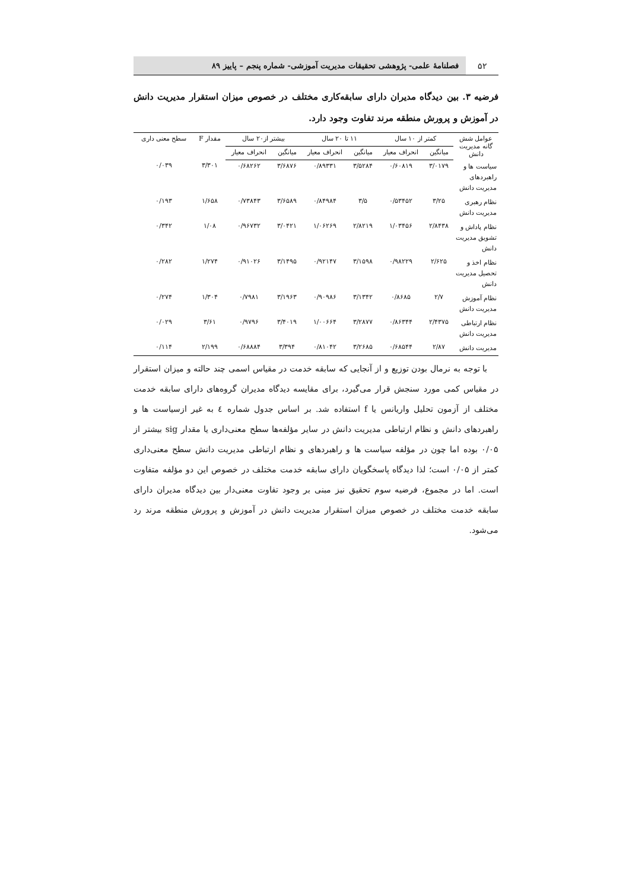۵۲
فصلنامهٔ علمی- پژوهشی تحقیقات مدیریت آموزشی- شماره پنجم – پاییز ۸۹
فرضیه ۳. بین دیدگاه مدیران دارای سابقه‌کاری مختلف در خصوص میزان استقرار مدیریت دانش در آموزش و پرورش منطقه مرند تفاوت وجود دارد.
| عوامل شش گانه مدیریت دانش | کمتر از ۱۰ سال | | ۱۱ تا ۲۰ سال | | بیشتر از۲۰ سال | | مقدار F | سطح معنی داری |
| --- | --- | --- | --- | --- | --- | --- | --- | --- |
| | میانگین | انحراف معیار | میانگین | انحراف معیار | میانگین | انحراف معیار | | |
| سیاست ها و راهبردهای مدیریت دانش | ۳/۰۱۷۹ | ۰/۶۰۸۱۹ | ۳/۵۲۸۴ | ۰/۸۹۳۳۱ | ۳/۶۸۷۶ | ۰/۶۸۲۶۲ | ۳/۳۰۱ | ۰/۰۳۹ |
| نظام رهبری مدیریت دانش | ۳/۲۵ | ۰/۵۳۴۵۲ | ۳/۵ | ۰/۸۴۹۸۴ | ۳/۶۵۸۹ | ۰/۷۳۸۴۳ | ۱/۶۵۸ | ۰/۱۹۳ |
| نظام پاداش و تشویق مدیریت دانش | ۲/۸۴۳۸ | ۱/۰۳۴۵۶ | ۲/۸۲۱۹ | ۱/۰۶۲۶۹ | ۳/۰۴۲۱ | ۰/۹۶۷۳۲ | ۱/۰۸ | ۰/۳۴۲ |
| نظام اخذ و تحصیل مدیریت دانش | ۲/۶۲۵ | ۰/۹۸۲۲۹ | ۳/۱۵۹۸ | ۰/۹۲۱۴۷ | ۳/۱۴۹۵ | ۰/۹۱۰۲۶ | ۱/۲۷۴ | ۰/۲۸۲ |
| نظام آموزش مدیریت دانش | ۲/۷ | ۰/۸۶۸۵ | ۳/۱۳۴۲ | ۰/۹۰۹۸۶ | ۳/۱۹۶۳ | ۰/۷۹۸۱ | ۱/۳۰۴ | ۰/۲۷۴ |
| نظام ارتباطی مدیریت دانش | ۲/۴۳۷۵ | ۰/۸۶۳۴۴ | ۳/۲۸۷۷ | ۱/۰۰۶۶۴ | ۳/۴۰۱۹ | ۰/۹۷۹۶ | ۳/۶۱ | ۰/۰۲۹ |
| مدیریت دانش | ۲/۸۷ | ۰/۶۸۵۴۴ | ۳/۲۶۸۵ | ۰/۸۱۰۴۲ | ۳/۳۹۴ | ۰/۶۸۸۸۴ | ۲/۱۹۹ | ۰/۱۱۴ |
با توجه به نرمال بودن توزیع و از آنجایی که سابقه خدمت در مقیاس اسمی چند حالته و میزان استقرار در مقیاس کمی مورد سنجش قرار می‌گیرد، برای مقایسه دیدگاه مدیران گروه‌های دارای سابقه خدمت مختلف از آزمون تحلیل واریانس یا f استفاده شد. بر اساس جدول شماره ٤ به غیر ازسیاست ها و راهبردهای دانش و نظام ارتباطی مدیریت دانش در سایر مؤلفه‌ها سطح معنی‌داری یا مقدار sig بیشتر از ۰/۰۵ بوده اما چون در مؤلفه سیاست ها و راهبردهای و نظام ارتباطی مدیریت دانش سطح معنی‌داری کمتر از ۰/۰۵ است؛ لذا دیدگاه پاسخگویان دارای سابقه خدمت مختلف در خصوص این دو مؤلفه متفاوت است. اما در مجموع، فرضیه سوم تحقیق نیز مبنی بر وجود تفاوت معنی‌دار بین دیدگاه مدیران دارای سابقه خدمت مختلف در خصوص میزان استقرار مدیریت دانش در آموزش و پرورش منطقه مرند رد می‌شود.